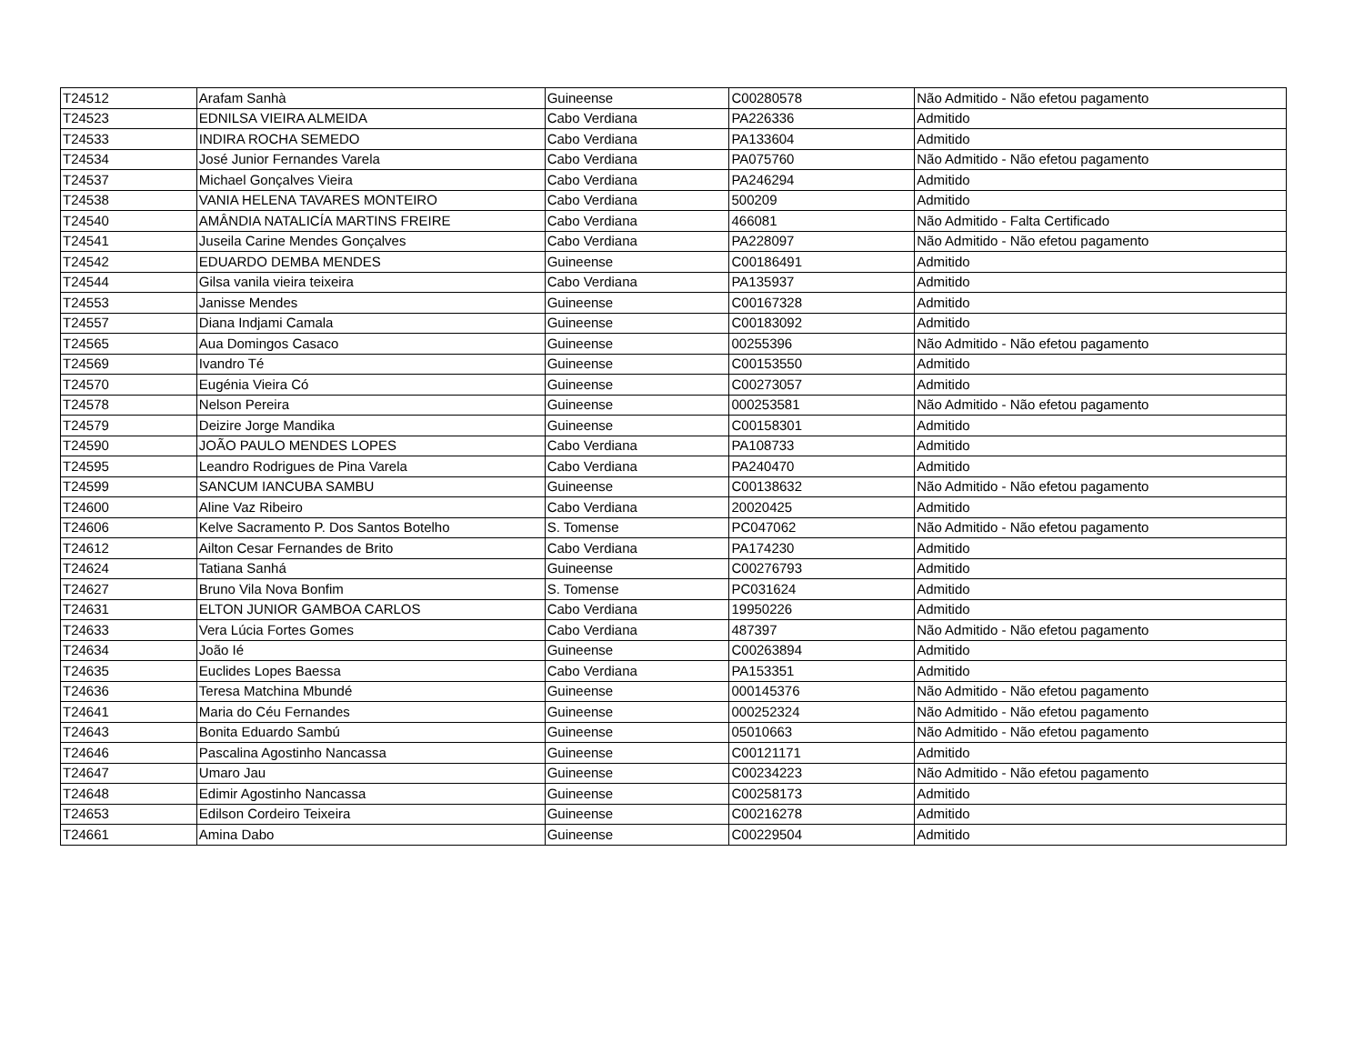| T24512 | Arafam Sanhà | Guineense | C00280578 | Não Admitido - Não efetou pagamento |
| T24523 | EDNILSA VIEIRA ALMEIDA | Cabo Verdiana | PA226336 | Admitido |
| T24533 | INDIRA ROCHA SEMEDO | Cabo Verdiana | PA133604 | Admitido |
| T24534 | José Junior Fernandes Varela | Cabo Verdiana | PA075760 | Não Admitido - Não efetou pagamento |
| T24537 | Michael Gonçalves Vieira | Cabo Verdiana | PA246294 | Admitido |
| T24538 | VANIA HELENA TAVARES MONTEIRO | Cabo Verdiana | 500209 | Admitido |
| T24540 | AMÂNDIA NATALICÍA MARTINS FREIRE | Cabo Verdiana | 466081 | Não Admitido - Falta Certificado |
| T24541 | Juseila Carine Mendes Gonçalves | Cabo Verdiana | PA228097 | Não Admitido - Não efetou pagamento |
| T24542 | EDUARDO DEMBA MENDES | Guineense | C00186491 | Admitido |
| T24544 | Gilsa vanila vieira teixeira | Cabo Verdiana | PA135937 | Admitido |
| T24553 | Janisse Mendes | Guineense | C00167328 | Admitido |
| T24557 | Diana Indjami Camala | Guineense | C00183092 | Admitido |
| T24565 | Aua Domingos Casaco | Guineense | 00255396 | Não Admitido - Não efetou pagamento |
| T24569 | Ivandro Té | Guineense | C00153550 | Admitido |
| T24570 | Eugénia Vieira Có | Guineense | C00273057 | Admitido |
| T24578 | Nelson Pereira | Guineense | 000253581 | Não Admitido - Não efetou pagamento |
| T24579 | Deizire Jorge Mandika | Guineense | C00158301 | Admitido |
| T24590 | JOÃO PAULO MENDES LOPES | Cabo Verdiana | PA108733 | Admitido |
| T24595 | Leandro Rodrigues de Pina Varela | Cabo Verdiana | PA240470 | Admitido |
| T24599 | SANCUM IANCUBA SAMBU | Guineense | C00138632 | Não Admitido - Não efetou pagamento |
| T24600 | Aline Vaz Ribeiro | Cabo Verdiana | 20020425 | Admitido |
| T24606 | Kelve Sacramento P. Dos Santos Botelho | S. Tomense | PC047062 | Não Admitido - Não efetou pagamento |
| T24612 | Ailton Cesar Fernandes de Brito | Cabo Verdiana | PA174230 | Admitido |
| T24624 | Tatiana Sanhá | Guineense | C00276793 | Admitido |
| T24627 | Bruno Vila Nova Bonfim | S. Tomense | PC031624 | Admitido |
| T24631 | ELTON JUNIOR GAMBOA CARLOS | Cabo Verdiana | 19950226 | Admitido |
| T24633 | Vera Lúcia Fortes Gomes | Cabo Verdiana | 487397 | Não Admitido - Não efetou pagamento |
| T24634 | João Ié | Guineense | C00263894 | Admitido |
| T24635 | Euclides Lopes Baessa | Cabo Verdiana | PA153351 | Admitido |
| T24636 | Teresa Matchina Mbundé | Guineense | 000145376 | Não Admitido - Não efetou pagamento |
| T24641 | Maria do Céu Fernandes | Guineense | 000252324 | Não Admitido - Não efetou pagamento |
| T24643 | Bonita Eduardo Sambú | Guineense | 05010663 | Não Admitido - Não efetou pagamento |
| T24646 | Pascalina Agostinho Nancassa | Guineense | C00121171 | Admitido |
| T24647 | Umaro Jau | Guineense | C00234223 | Não Admitido - Não efetou pagamento |
| T24648 | Edimir Agostinho Nancassa | Guineense | C00258173 | Admitido |
| T24653 | Edilson Cordeiro Teixeira | Guineense | C00216278 | Admitido |
| T24661 | Amina Dabo | Guineense | C00229504 | Admitido |